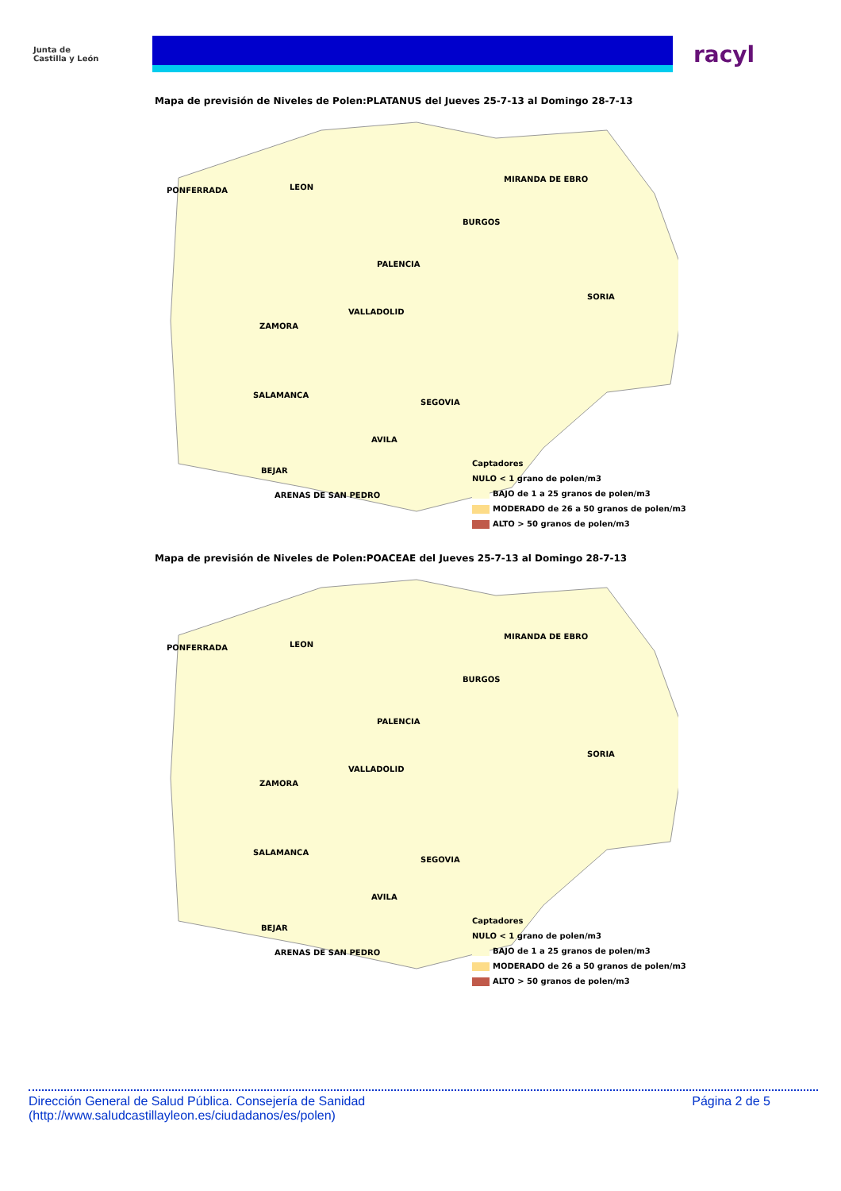Junta de
Castilla y León
racyl
Mapa de previsión de Niveles de Polen:PLATANUS del Jueves 25-7-13 al Domingo 28-7-13
PONFERRADA LEON
MIRANDA DE EBRO
BURGOS
PALENCIA
SORIA
VALLADOLID
ZAMORA
SALAMANCA
SEGOVIA
AVILA
BEJAR
ARENAS DE SAN PEDRO
Captadores
NULO < 1 grano de polen/m3
BAJO de 1 a 25 granos de polen/m3
MODERADO de 26 a 50 granos de polen/m3
ALTO > 50 granos de polen/m3
Mapa de previsión de Niveles de Polen:POACEAE del Jueves 25-7-13 al Domingo 28-7-13
PONFERRADA LEON
MIRANDA DE EBRO
BURGOS
PALENCIA
SORIA
VALLADOLID
ZAMORA
SALAMANCA
SEGOVIA
AVILA
BEJAR
ARENAS DE SAN PEDRO
Captadores
NULO < 1 grano de polen/m3
BAJO de 1 a 25 granos de polen/m3
MODERADO de 26 a 50 granos de polen/m3
ALTO > 50 granos de polen/m3
Dirección General de Salud Pública. Consejería de Sanidad
(http://www.saludcastillayleon.es/ciudadanos/es/polen)
Página 2 de 5